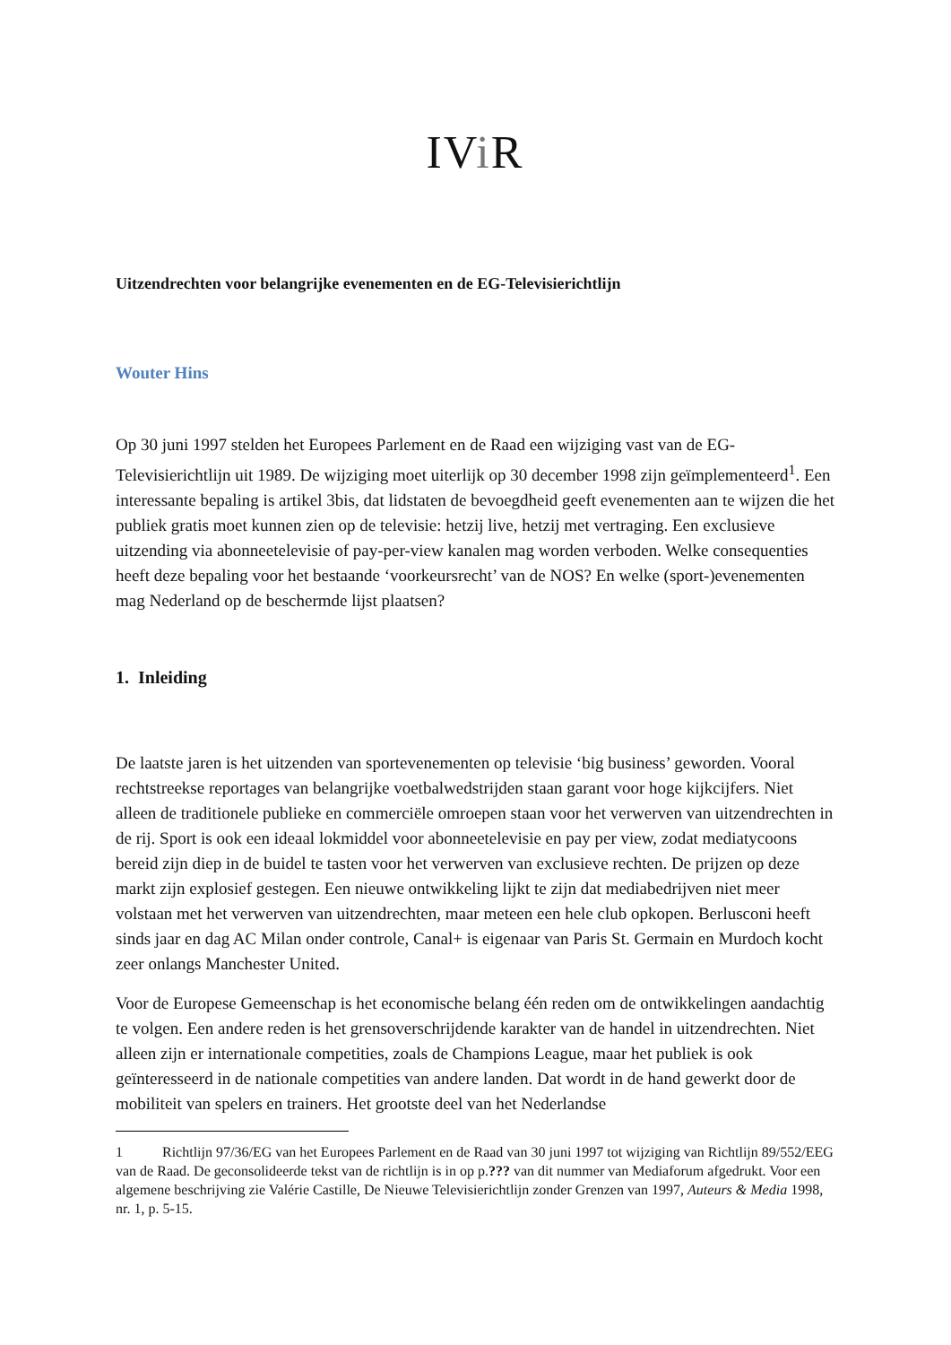IVi R
Uitzendrechten voor belangrijke evenementen en de EG-Televisierichtlijn
Wouter Hins
Op 30 juni 1997 stelden het Europees Parlement en de Raad een wijziging vast van de EG-Televisierichtlijn uit 1989. De wijziging moet uiterlijk op 30 december 1998 zijn geïmplementeerd<sup>1</sup>. Een interessante bepaling is artikel 3bis, dat lidstaten de bevoegdheid geeft evenementen aan te wijzen die het publiek gratis moet kunnen zien op de televisie: hetzij live, hetzij met vertraging. Een exclusieve uitzending via abonneetelevisie of pay-per-view kanalen mag worden verboden. Welke consequenties heeft deze bepaling voor het bestaande ‘voorkeursrecht’ van de NOS? En welke (sport-)evenementen mag Nederland op de beschermde lijst plaatsen?
1. Inleiding
De laatste jaren is het uitzenden van sportevenementen op televisie ‘big business’ geworden. Vooral rechtstreekse reportages van belangrijke voetbalwedstrijden staan garant voor hoge kijkcijfers. Niet alleen de traditionele publieke en commerciële omroepen staan voor het verwerven van uitzendrechten in de rij. Sport is ook een ideaal lokmiddel voor abonneetelevisie en pay per view, zodat mediatycoons bereid zijn diep in de buidel te tasten voor het verwerven van exclusieve rechten. De prijzen op deze markt zijn explosief gestegen. Een nieuwe ontwikkeling lijkt te zijn dat mediabedrijven niet meer volstaan met het verwerven van uitzendrechten, maar meteen een hele club opkopen. Berlusconi heeft sinds jaar en dag AC Milan onder controle, Canal+ is eigenaar van Paris St. Germain en Murdoch kocht zeer onlangs Manchester United.
Voor de Europese Gemeenschap is het economische belang één reden om de ontwikkelingen aandachtig te volgen. Een andere reden is het grensoverschrijdende karakter van de handel in uitzendrechten. Niet alleen zijn er internationale competities, zoals de Champions League, maar het publiek is ook geïnteresseerd in de nationale competities van andere landen. Dat wordt in de hand gewerkt door de mobiliteit van spelers en trainers. Het grootste deel van het Nederlandse
1 Richtlijn 97/36/EG van het Europees Parlement en de Raad van 30 juni 1997 tot wijziging van Richtlijn 89/552/EEG van de Raad. De geconsolideerde tekst van de richtlijn is in op p.??? van dit nummer van Mediaforum afgedrukt. Voor een algemene beschrijving zie Valérie Castille, De Nieuwe Televisierichtlijn zonder Grenzen van 1997, Auteurs & Media 1998, nr. 1, p. 5-15.